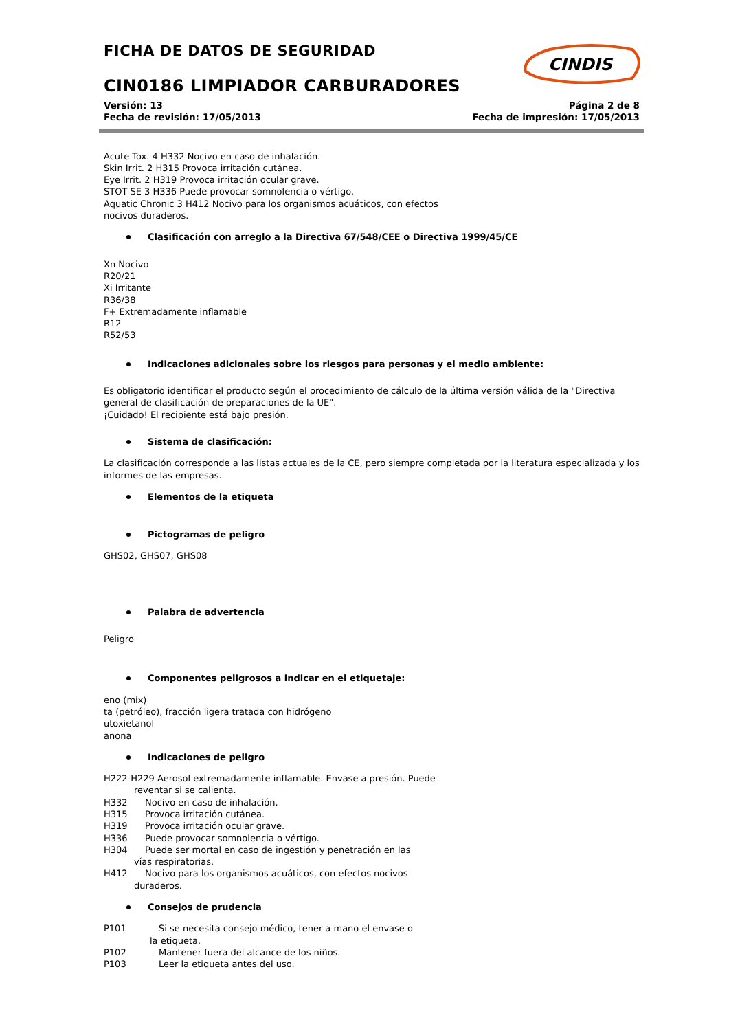CINDIS
FICHA DE DATOS DE SEGURIDAD
CIN0186 LIMPIADOR CARBURADORES
Versión: 13
Fecha de revisión: 17/05/2013
Página 2 de 8
Fecha de impresión: 17/05/2013
Acute Tox. 4 H332 Nocivo en caso de inhalación.
Skin Irrit. 2 H315 Provoca irritación cutánea.
Eye Irrit. 2 H319 Provoca irritación ocular grave.
STOT SE 3 H336 Puede provocar somnolencia o vértigo.
Aquatic Chronic 3 H412 Nocivo para los organismos acuáticos, con efectos
nocivos duraderos.
Clasificación con arreglo a la Directiva 67/548/CEE o Directiva 1999/45/CE
Xn Nocivo
R20/21
Xi Irritante
R36/38
F+ Extremadamente inflamable
R12
R52/53
Indicaciones adicionales sobre los riesgos para personas y el medio ambiente:
Es obligatorio identificar el producto según el procedimiento de cálculo de la última versión válida de la "Directiva general de clasificación de preparaciones de la UE".
¡Cuidado! El recipiente está bajo presión.
Sistema de clasificación:
La clasificación corresponde a las listas actuales de la CE, pero siempre completada por la literatura especializada y los informes de las empresas.
Elementos de la etiqueta
Pictogramas de peligro
GHS02, GHS07, GHS08
Palabra de advertencia
Peligro
Componentes peligrosos a indicar en el etiquetaje:
eno (mix)
ta (petróleo), fracción ligera tratada con hidrógeno
utoxietanol
anona
Indicaciones de peligro
H222-H229 Aerosol extremadamente inflamable. Envase a presión. Puede
reventar si se calienta.
H332 Nocivo en caso de inhalación.
H315 Provoca irritación cutánea.
H319 Provoca irritación ocular grave.
H336 Puede provocar somnolencia o vértigo.
H304 Puede ser mortal en caso de ingestión y penetración en las
vías respiratorias.
H412 Nocivo para los organismos acuáticos, con efectos nocivos
duraderos.
Consejos de prudencia
P101 Si se necesita consejo médico, tener a mano el envase o
la etiqueta.
P102 Mantener fuera del alcance de los niños.
P103 Leer la etiqueta antes del uso.